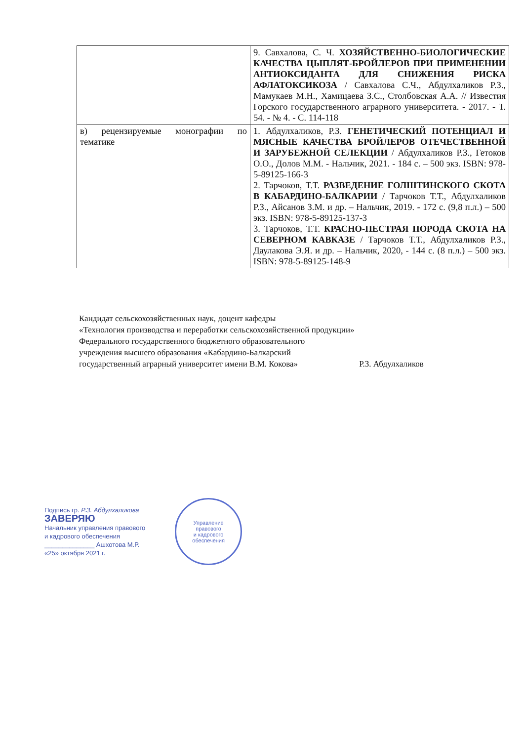| | 9. Савхалова, С. Ч. ХОЗЯЙСТВЕННО-БИОЛОГИЧЕСКИЕ КАЧЕСТВА ЦЫПЛЯТ-БРОЙЛЕРОВ ПРИ ПРИМЕНЕНИИ АНТИОКСИДАНТА ДЛЯ СНИЖЕНИЯ РИСКА АФЛАТОКСИКОЗА / Савхалова С.Ч., Абдулхаликов Р.З., Мамукаев М.Н., Хамицаева З.С., Столбовская А.А. // Известия Горского государственного аграрного университета. - 2017. - Т. 54. - № 4. - С. 114-118 |
| в) рецензируемые монографии по тематике | 1. Абдулхаликов, Р.З. ГЕНЕТИЧЕСКИЙ ПОТЕНЦИАЛ И МЯСНЫЕ КАЧЕСТВА БРОЙЛЕРОВ ОТЕЧЕСТВЕННОЙ И ЗАРУБЕЖНОЙ СЕЛЕКЦИИ / Абдулхаликов Р.З., Гетоков О.О., Долов М.М. - Нальчик, 2021. - 184 с. – 500 экз. ISBN: 978-5-89125-166-3 2. Тарчоков, Т.Т. РАЗВЕДЕНИЕ ГОЛШТИНСКОГО СКОТА В КАБАРДИНО-БАЛКАРИИ / Тарчоков Т.Т., Абдулхаликов Р.З., Айсанов З.М. и др. – Нальчик, 2019. - 172 с. (9,8 п.л.) – 500 экз. ISBN: 978-5-89125-137-3 3. Тарчоков, Т.Т. КРАСНО-ПЕСТРАЯ ПОРОДА СКОТА НА СЕВЕРНОМ КАВКАЗЕ / Тарчоков Т.Т., Абдулхаликов Р.З., Даулакова Э.Я. и др. – Нальчик, 2020, - 144 с. (8 п.л.) – 500 экз. ISBN: 978-5-89125-148-9 |
Кандидат сельскохозяйственных наук, доцент кафедры
«Технология производства и переработки сельскохозяйственной продукции»
Федерального государственного бюджетного образовательного
учреждения высшего образования «Кабардино-Балкарский
государственный аграрный университет имени В.М. Кокова» Р.З. Абдулхаликов
Подпись гр. Р.З. Абдулхаликова
ЗАВЕРЯЮ
Начальник управления правового
и кадрового обеспечения
______________ Ашхотова М.Р.
«25» октября 2021 г.
Управление
правового
и кадрового
обеспечения